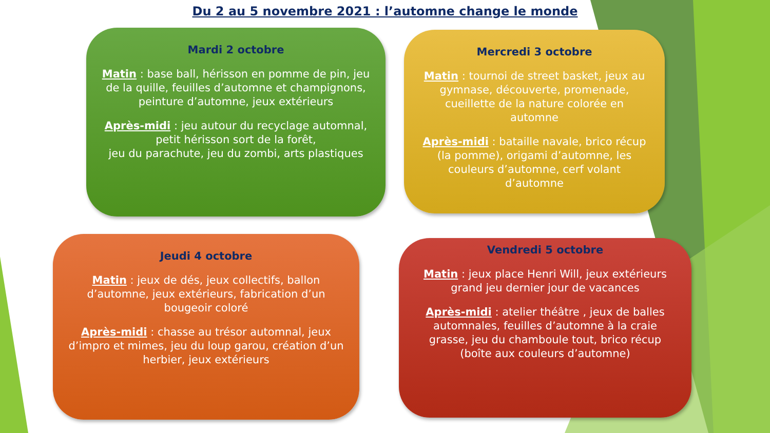Du 2 au 5 novembre 2021 : l’automne change le monde
Mardi 2 octobre
Matin : base ball, hérisson en pomme de pin, jeu de la quille, feuilles d’automne et champignons, peinture d’automne, jeux extérieurs
Après-midi : jeu autour du recyclage automnal, petit hérisson sort de la forêt,
jeu du parachute, jeu du zombi, arts plastiques
Mercredi 3 octobre
Matin : tournoi de street basket, jeux au gymnase, découverte, promenade, cueillette de la nature colorée en automne
Après-midi : bataille navale, brico récup (la pomme), origami d’automne, les couleurs d’automne, cerf volant d’automne
Jeudi 4 octobre
Matin : jeux de dés, jeux collectifs, ballon d’automne, jeux extérieurs, fabrication d’un bougeoir coloré
Après-midi : chasse au trésor automnal, jeux d’impro et mimes, jeu du loup garou, création d’un herbier, jeux extérieurs
Vendredi 5 octobre
Matin : jeux place Henri Will, jeux extérieurs grand jeu dernier jour de vacances
Après-midi : atelier théâtre , jeux de balles automnales, feuilles d’automne à la craie grasse, jeu du chamboule tout, brico récup (boîte aux couleurs d’automne)